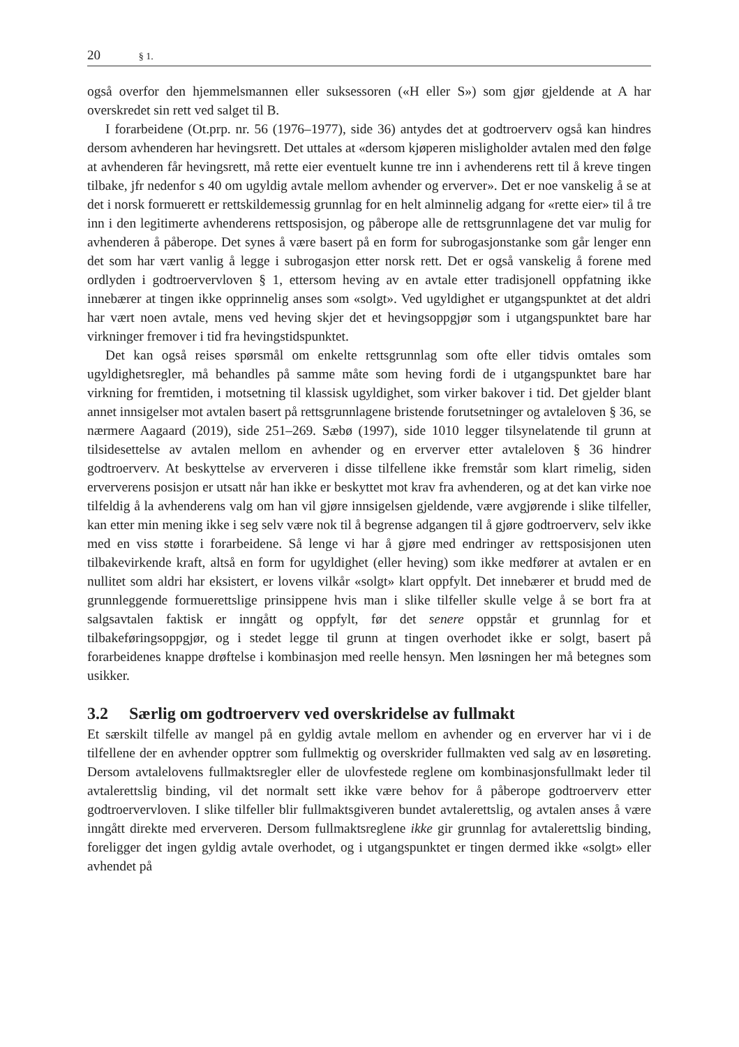20 § 1.
også overfor den hjemmelsmannen eller suksessoren («H eller S») som gjør gjeldende at A har overskredet sin rett ved salget til B.
I forarbeidene (Ot.prp. nr. 56 (1976–1977), side 36) antydes det at godtroerverv også kan hindres dersom avhenderen har hevingsrett. Det uttales at «dersom kjøperen misligholder avtalen med den følge at avhenderen får hevingsrett, må rette eier eventuelt kunne tre inn i avhenderens rett til å kreve tingen tilbake, jfr nedenfor s 40 om ugyldig avtale mellom avhender og erverver». Det er noe vanskelig å se at det i norsk formuerett er rettskildemessig grunnlag for en helt alminnelig adgang for «rette eier» til å tre inn i den legitimerte avhenderens rettsposisjon, og påberope alle de rettsgrunnlagene det var mulig for avhenderen å påberope. Det synes å være basert på en form for subrogasjonstanke som går lenger enn det som har vært vanlig å legge i subrogasjon etter norsk rett. Det er også vanskelig å forene med ordlyden i godtroervervloven § 1, ettersom heving av en avtale etter tradisjonell oppfatning ikke innebærer at tingen ikke opprinnelig anses som «solgt». Ved ugyldighet er utgangspunktet at det aldri har vært noen avtale, mens ved heving skjer det et hevingsoppgjør som i utgangspunktet bare har virkninger fremover i tid fra hevingstidspunktet.
Det kan også reises spørsmål om enkelte rettsgrunnlag som ofte eller tidvis omtales som ugyldighetsregler, må behandles på samme måte som heving fordi de i utgangspunktet bare har virkning for fremtiden, i motsetning til klassisk ugyldighet, som virker bakover i tid. Det gjelder blant annet innsigelser mot avtalen basert på rettsgrunnlagene bristende forutsetninger og avtaleloven § 36, se nærmere Aagaard (2019), side 251–269. Sæbø (1997), side 1010 legger tilsynelatende til grunn at tilsidesettelse av avtalen mellom en avhender og en erverver etter avtaleloven § 36 hindrer godtroerverv. At beskyttelse av erververen i disse tilfellene ikke fremstår som klart rimelig, siden erververens posisjon er utsatt når han ikke er beskyttet mot krav fra avhenderen, og at det kan virke noe tilfeldig å la avhenderens valg om han vil gjøre innsigelsen gjeldende, være avgjørende i slike tilfeller, kan etter min mening ikke i seg selv være nok til å begrense adgangen til å gjøre godtroerverv, selv ikke med en viss støtte i forarbeidene. Så lenge vi har å gjøre med endringer av rettsposisjonen uten tilbakevirkende kraft, altså en form for ugyldighet (eller heving) som ikke medfører at avtalen er en nullitet som aldri har eksistert, er lovens vilkår «solgt» klart oppfylt. Det innebærer et brudd med de grunnleggende formuerettslige prinsippene hvis man i slike tilfeller skulle velge å se bort fra at salgsavtalen faktisk er inngått og oppfylt, før det senere oppstår et grunnlag for et tilbakeføringsoppgjør, og i stedet legge til grunn at tingen overhodet ikke er solgt, basert på forarbeidenes knappe drøftelse i kombinasjon med reelle hensyn. Men løsningen her må betegnes som usikker.
3.2 Særlig om godtroerverv ved overskridelse av fullmakt
Et særskilt tilfelle av mangel på en gyldig avtale mellom en avhender og en erverver har vi i de tilfellene der en avhender opptrer som fullmektig og overskrider fullmakten ved salg av en løsøreting. Dersom avtalelovens fullmaktsregler eller de ulovfestede reglene om kombinasjonsfullmakt leder til avtalerettslig binding, vil det normalt sett ikke være behov for å påberope godtroerverv etter godtroervervloven. I slike tilfeller blir fullmaktsgiveren bundet avtalerettslig, og avtalen anses å være inngått direkte med erververen. Dersom fullmaktsreglene ikke gir grunnlag for avtalerettslig binding, foreligger det ingen gyldig avtale overhodet, og i utgangspunktet er tingen dermed ikke «solgt» eller avhendet på